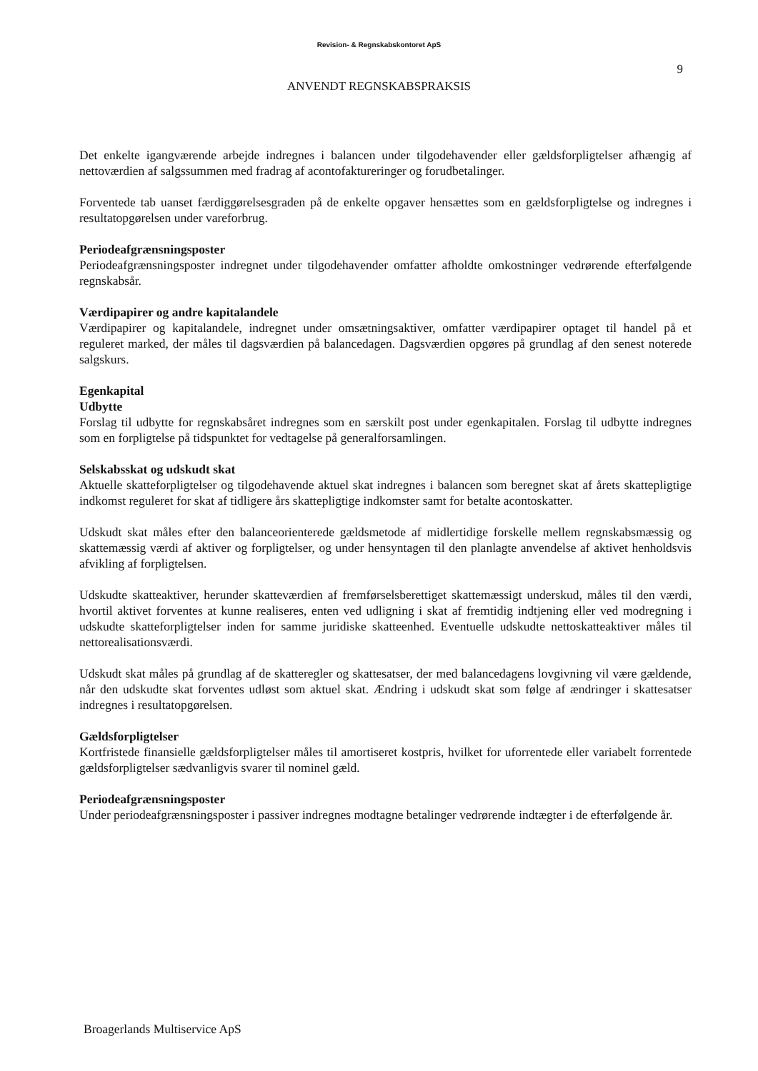Revision- & Regnskabskontoret ApS
9
ANVENDT REGNSKABSPRAKSIS
Det enkelte igangværende arbejde indregnes i balancen under tilgodehavender eller gældsforpligtelser afhængig af nettoværdien af salgssummen med fradrag af acontofaktureringer og forudbetalinger.
Forventede tab uanset færdiggørelsesgraden på de enkelte opgaver hensættes som en gældsforpligtelse og indregnes i resultatopgørelsen under vareforbrug.
Periodeafgrænsningsposter
Periodeafgrænsningsposter indregnet under tilgodehavender omfatter afholdte omkostninger vedrørende efterfølgende regnskabsår.
Værdipapirer og andre kapitalandele
Værdipapirer og kapitalandele, indregnet under omsætningsaktiver, omfatter værdipapirer optaget til handel på et reguleret marked, der måles til dagsværdien på balancedagen. Dagsværdien opgøres på grundlag af den senest noterede salgskurs.
Egenkapital
Udbytte
Forslag til udbytte for regnskabsåret indregnes som en særskilt post under egenkapitalen. Forslag til udbytte indregnes som en forpligtelse på tidspunktet for vedtagelse på generalforsamlingen.
Selskabsskat og udskudt skat
Aktuelle skatteforpligtelser og tilgodehavende aktuel skat indregnes i balancen som beregnet skat af årets skattepligtige indkomst reguleret for skat af tidligere års skattepligtige indkomster samt for betalte acontoskatter.
Udskudt skat måles efter den balanceorienterede gældsmetode af midlertidige forskelle mellem regnskabsmæssig og skattemæssig værdi af aktiver og forpligtelser, og under hensyntagen til den planlagte anvendelse af aktivet henholdsvis afvikling af forpligtelsen.
Udskudte skatteaktiver, herunder skatteværdien af fremførselsberettiget skattemæssigt underskud, måles til den værdi, hvortil aktivet forventes at kunne realiseres, enten ved udligning i skat af fremtidig indtjening eller ved modregning i udskudte skatteforpligtelser inden for samme juridiske skatteenhed. Eventuelle udskudte nettoskatteaktiver måles til nettorealisationsværdi.
Udskudt skat måles på grundlag af de skatteregler og skattesatser, der med balancedagens lovgivning vil være gældende, når den udskudte skat forventes udløst som aktuel skat. Ændring i udskudt skat som følge af ændringer i skattesatser indregnes i resultatopgørelsen.
Gældsforpligtelser
Kortfristede finansielle gældsforpligtelser måles til amortiseret kostpris, hvilket for uforrentede eller variabelt forrentede gældsforpligtelser sædvanligvis svarer til nominel gæld.
Periodeafgrænsningsposter
Under periodeafgrænsningsposter i passiver indregnes modtagne betalinger vedrørende indtægter i de efterfølgende år.
Broagerlands Multiservice ApS